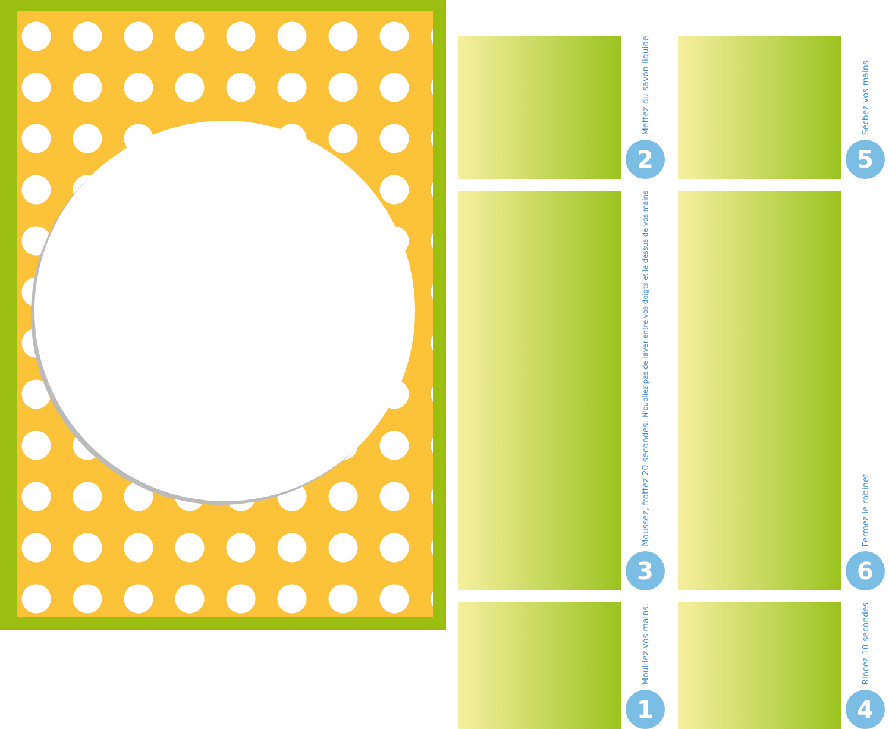Mettez du savon liquide
2
Moussez, frottez 20 secondes. N'oubliez pas de laver entre vos doigts et le dessus de vos mains
3
Mouillez vos mains.
1
Séchez vos mains
5
Fermez le robinet
6
Rincez 10 secondes
4